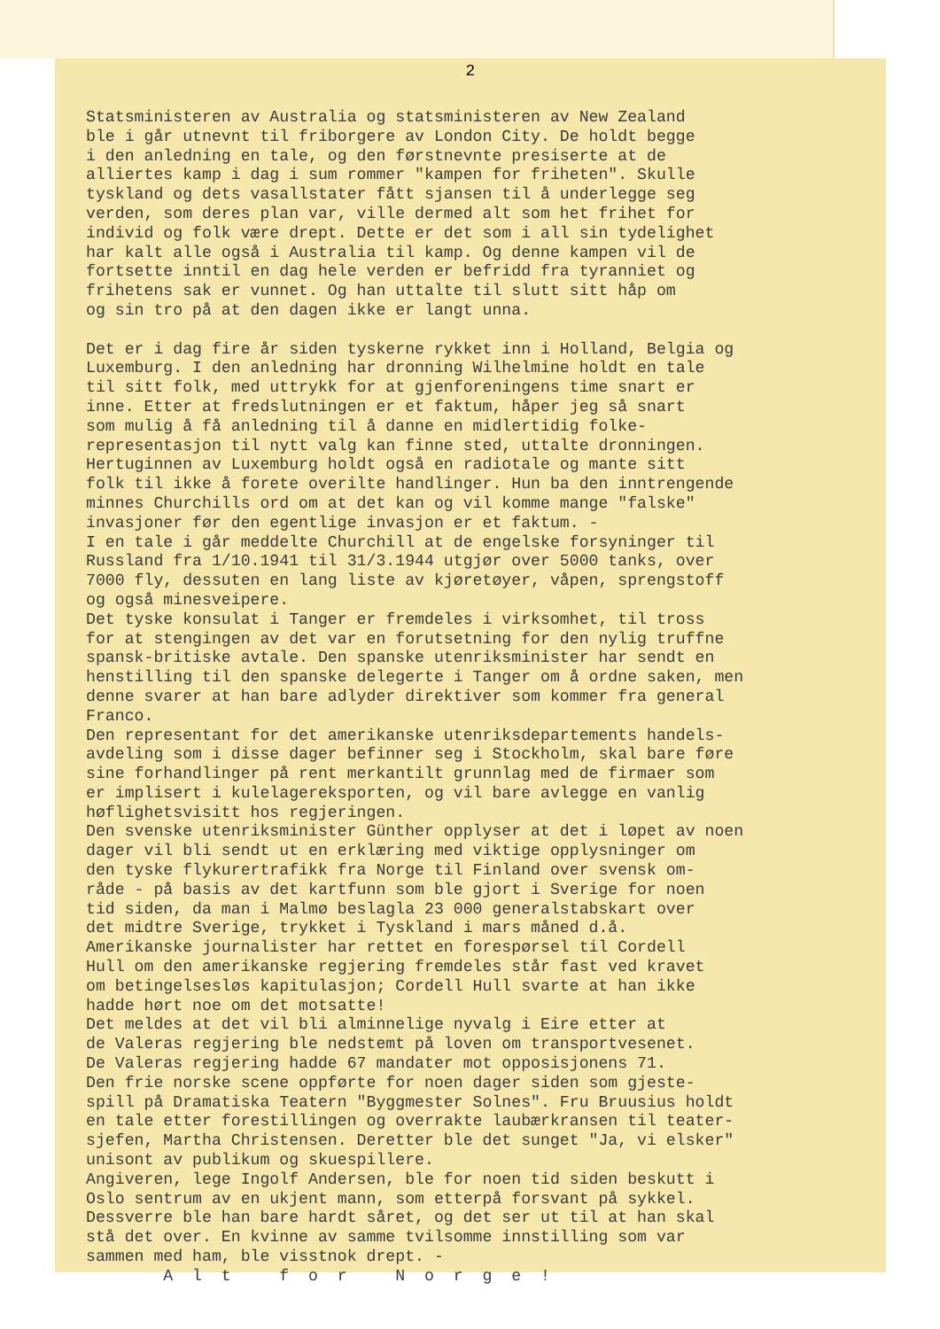2
Statsministeren av Australia og statsministeren av New Zealand ble i går utnevnt til friborgere av London City. De holdt begge i den anledning en tale, og den førstnevnte presiserte at de alliertes kamp i dag i sum rommer "kampen for friheten". Skulle tyskland og dets vasallstater fått sjansen til å underlegge seg verden, som deres plan var, ville dermed alt som het frihet for individ og folk være drept. Dette er det som i all sin tydelighet har kalt alle også i Australia til kamp. Og denne kampen vil de fortsette inntil en dag hele verden er befridd fra tyranniet og frihetens sak er vunnet. Og han uttalte til slutt sitt håp om og sin tro på at den dagen ikke er langt unna. Det er i dag fire år siden tyskerne rykket inn i Holland, Belgia og Luxemburg. I den anledning har dronning Wilhelmine holdt en tale til sitt folk, med uttrykk for at gjenforeningens time snart er inne. Etter at fredslutningen er et faktum, håper jeg så snart som mulig å få anledning til å danne en midlertidig folke- representasjon til nytt valg kan finne sted, uttalte dronningen. Hertuginnen av Luxemburg holdt også en radiotale og mante sitt folk til ikke å forete overilte handlinger. Hun ba den inntrengende minnes Churchills ord om at det kan og vil komme mange "falske" invasjoner før den egentlige invasjon er et faktum. - I en tale i går meddelte Churchill at de engelske forsyninger til Russland fra 1/10.1941 til 31/3.1944 utgjør over 5000 tanks, over 7000 fly, dessuten en lang liste av kjøretøyer, våpen, sprengstoff og også minesveipere. Det tyske konsulat i Tanger er fremdeles i virksomhet, til tross for at stengingen av det var en forutsetning for den nylig truffne spansk-britiske avtale. Den spanske utenriksminister har sendt en henstilling til den spanske delegerte i Tanger om å ordne saken, men denne svarer at han bare adlyder direktiver som kommer fra general Franco. Den representant for det amerikanske utenriksdepartements handels- avdeling som i disse dager befinner seg i Stockholm, skal bare føre sine forhandlinger på rent merkantilt grunnlag med de firmaer som er implisert i kulelagereksporten, og vil bare avlegge en vanlig høflighetsvisitt hos regjeringen. Den svenske utenriksminister Günther opplyser at det i løpet av noen dager vil bli sendt ut en erklæring med viktige opplysninger om den tyske flykurertrafikk fra Norge til Finland over svensk om- råde - på basis av det kartfunn som ble gjort i Sverige for noen tid siden, da man i Malmø beslagla 23 000 generalstabskart over det midtre Sverige, trykket i Tyskland i mars måned d.å. Amerikanske journalister har rettet en forespørsel til Cordell Hull om den amerikanske regjering fremdeles står fast ved kravet om betingelsesløs kapitulasjon; Cordell Hull svarte at han ikke hadde hørt noe om det motsatte! Det meldes at det vil bli alminnelige nyvalg i Eire etter at de Valeras regjering ble nedstemt på loven om transportvesenet. De Valeras regjering hadde 67 mandater mot opposisjonens 71. Den frie norske scene oppførte for noen dager siden som gjeste- spill på Dramatiska Teatern "Byggmester Solnes". Fru Bruusius holdt en tale etter forestillingen og overrakte laubærkransen til teater- sjefen, Martha Christensen. Deretter ble det sunget "Ja, vi elsker" unisont av publikum og skuespillere. Angiveren, lege Ingolf Andersen, ble for noen tid siden beskutt i Oslo sentrum av en ukjent mann, som etterpå forsvant på sykkel. Dessverre ble han bare hardt såret, og det ser ut til at han skal stå det over. En kvinne av samme tvilsomme innstilling som var sammen med ham, ble visstnok drept. - A l t f o r N o r g e !